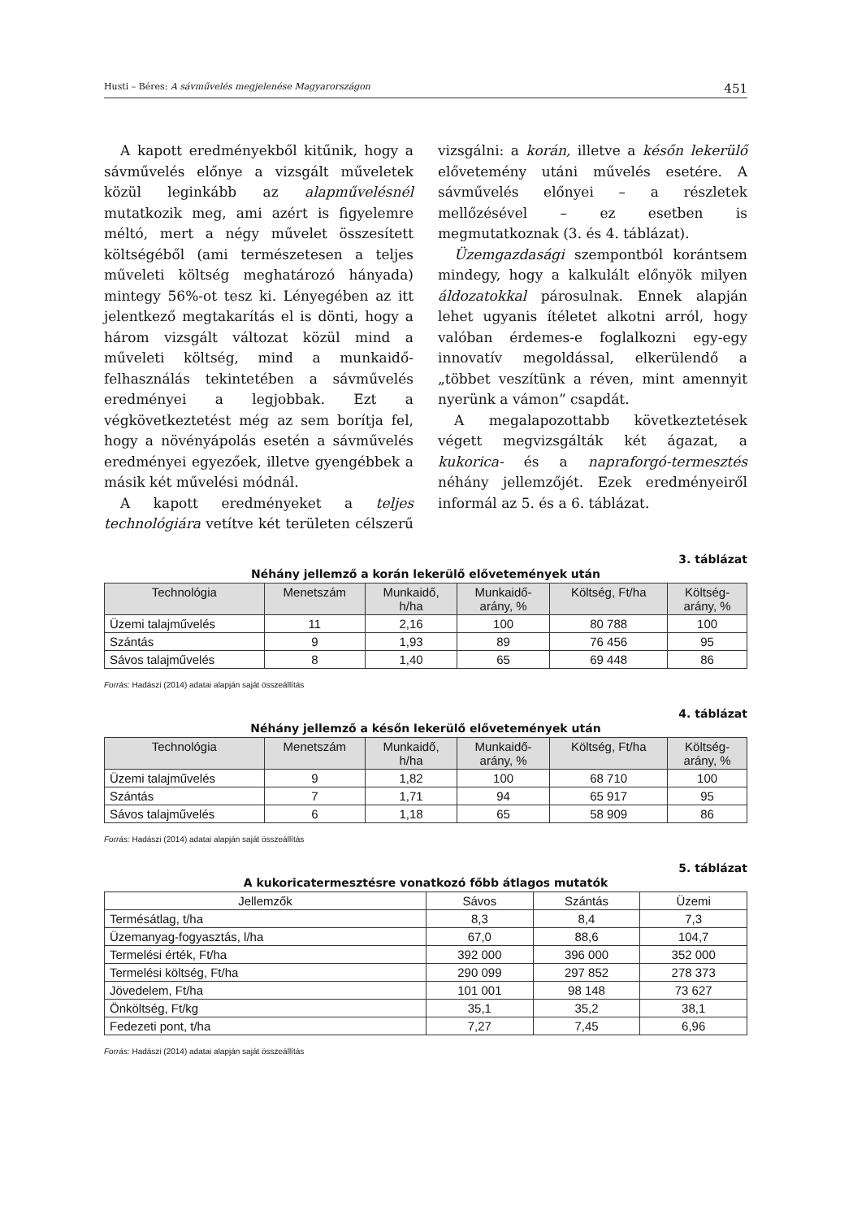Husti – Béres: A sávművelés megjelenése Magyarországon 451
A kapott eredményekből kitűnik, hogy a sávművelés előnye a vizsgált műveletek közül leginkább az alapművelésnél mutatkozik meg, ami azért is figyelemre méltó, mert a négy művelet összesített költségéből (ami természetesen a teljes műveleti költség meghatározó hányada) mintegy 56%-ot tesz ki. Lényegében az itt jelentkező megtakarítás el is dönti, hogy a három vizsgált változat közül mind a műveleti költség, mind a munkaidő-felhasználás tekintetében a sávművelés eredményei a legjobbak. Ezt a végkövetkeztetést még az sem borítja fel, hogy a növényápolás esetén a sávművelés eredményei egyezőek, illetve gyengébbek a másik két művelési módnál.
A kapott eredményeket a teljes technológiára vetítve két területen célszerű vizsgálni: a korán, illetve a későn lekerülő elővetemény utáni művelés esetére. A sávművelés előnyei – a részletek mellőzésével – ez esetben is megmutatkoznak (3. és 4. táblázat).
Üzemgazdasági szempontból korántsem mindegy, hogy a kalkulált előnyök milyen áldozatokkal párosulnak. Ennek alapján lehet ugyanis ítéletet alkotni arról, hogy valóban érdemes-e foglalkozni egy-egy innovatív megoldással, elkerülendő a „többet veszítünk a réven, mint amennyit nyerünk a vámon” csapdát.
A megalapozottabb következtetések végett megvizsgálták két ágazat, a kukorica- és a napraforgó-termesztés néhány jellemzőjét. Ezek eredményeiről informál az 5. és a 6. táblázat.
3. táblázat
Néhány jellemző a korán lekerülő elővetemények után
| Technológia | Menetszám | Munkaidő, h/ha | Munkaidő- arány, % | Költség, Ft/ha | Költség- arány, % |
| --- | --- | --- | --- | --- | --- |
| Üzemi talajművelés | 11 | 2,16 | 100 | 80 788 | 100 |
| Szántás | 9 | 1,93 | 89 | 76 456 | 95 |
| Sávos talajművelés | 8 | 1,40 | 65 | 69 448 | 86 |
Forrás: Hadászi (2014) adatai alapján saját összeállítás
4. táblázat
Néhány jellemző a későn lekerülő elővetemények után
| Technológia | Menetszám | Munkaidő, h/ha | Munkaidő- arány, % | Költség, Ft/ha | Költség- arány, % |
| --- | --- | --- | --- | --- | --- |
| Üzemi talajművelés | 9 | 1,82 | 100 | 68 710 | 100 |
| Szántás | 7 | 1,71 | 94 | 65 917 | 95 |
| Sávos talajművelés | 6 | 1,18 | 65 | 58 909 | 86 |
Forrás: Hadászi (2014) adatai alapján saját összeállítás
5. táblázat
A kukoricatermesztésre vonatkozó főbb átlagos mutatók
| Jellemzők | Sávos | Szántás | Üzemi |
| --- | --- | --- | --- |
| Termésátlag, t/ha | 8,3 | 8,4 | 7,3 |
| Üzemanyag-fogyasztás, l/ha | 67,0 | 88,6 | 104,7 |
| Termelési érték, Ft/ha | 392 000 | 396 000 | 352 000 |
| Termelési költség, Ft/ha | 290 099 | 297 852 | 278 373 |
| Jövedelem, Ft/ha | 101 001 | 98 148 | 73 627 |
| Önköltség, Ft/kg | 35,1 | 35,2 | 38,1 |
| Fedezeti pont, t/ha | 7,27 | 7,45 | 6,96 |
Forrás: Hadászi (2014) adatai alapján saját összeállítás